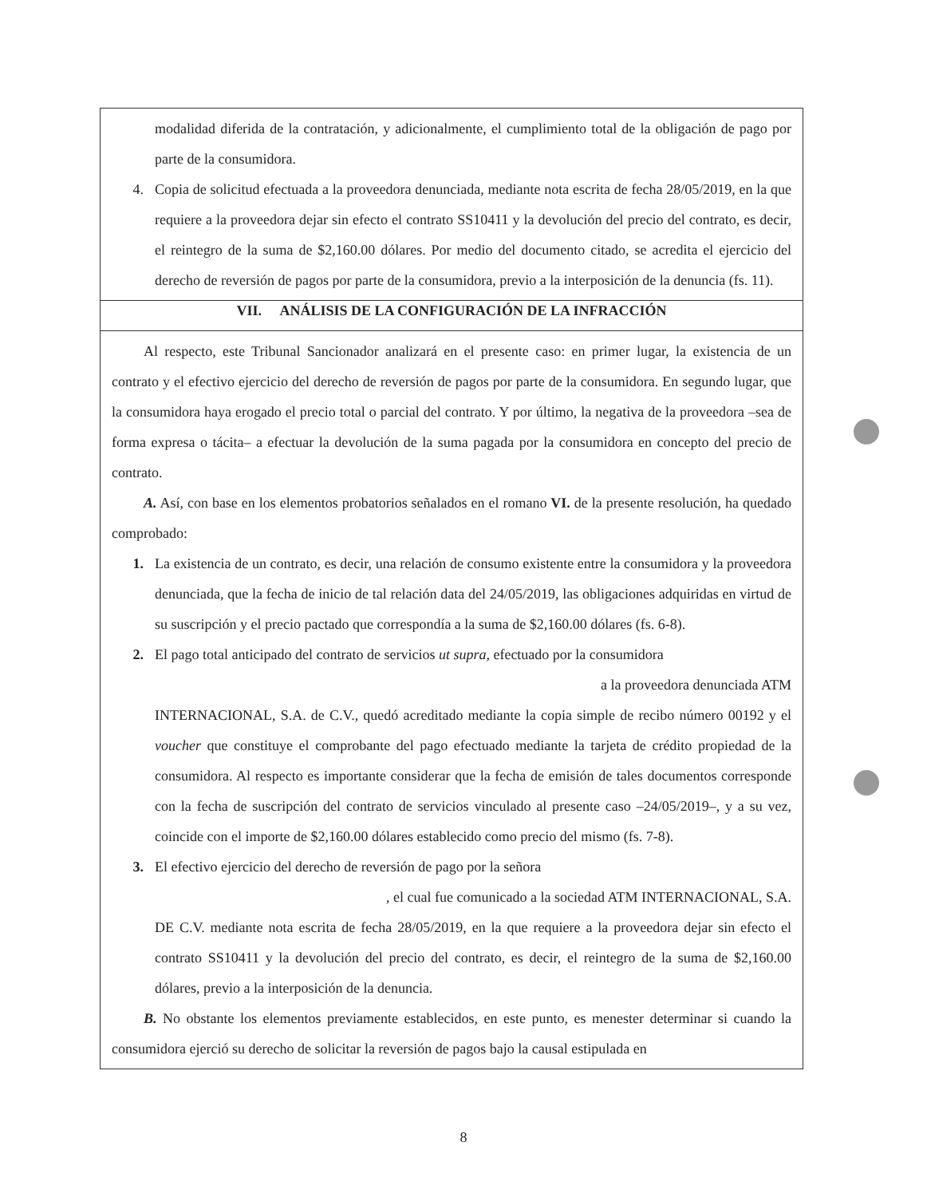modalidad diferida de la contratación, y adicionalmente, el cumplimiento total de la obligación de pago por parte de la consumidora.
4. Copia de solicitud efectuada a la proveedora denunciada, mediante nota escrita de fecha 28/05/2019, en la que requiere a la proveedora dejar sin efecto el contrato SS10411 y la devolución del precio del contrato, es decir, el reintegro de la suma de $2,160.00 dólares. Por medio del documento citado, se acredita el ejercicio del derecho de reversión de pagos por parte de la consumidora, previo a la interposición de la denuncia (fs. 11).
VII. ANÁLISIS DE LA CONFIGURACIÓN DE LA INFRACCIÓN
Al respecto, este Tribunal Sancionador analizará en el presente caso: en primer lugar, la existencia de un contrato y el efectivo ejercicio del derecho de reversión de pagos por parte de la consumidora. En segundo lugar, que la consumidora haya erogado el precio total o parcial del contrato. Y por último, la negativa de la proveedora –sea de forma expresa o tácita– a efectuar la devolución de la suma pagada por la consumidora en concepto del precio de contrato.
A. Así, con base en los elementos probatorios señalados en el romano VI. de la presente resolución, ha quedado comprobado:
1. La existencia de un contrato, es decir, una relación de consumo existente entre la consumidora y la proveedora denunciada, que la fecha de inicio de tal relación data del 24/05/2019, las obligaciones adquiridas en virtud de su suscripción y el precio pactado que correspondía a la suma de $2,160.00 dólares (fs. 6-8).
2. El pago total anticipado del contrato de servicios ut supra, efectuado por la consumidora
a la proveedora denunciada ATM
INTERNACIONAL, S.A. de C.V., quedó acreditado mediante la copia simple de recibo número 00192 y el voucher que constituye el comprobante del pago efectuado mediante la tarjeta de crédito propiedad de la consumidora. Al respecto es importante considerar que la fecha de emisión de tales documentos corresponde con la fecha de suscripción del contrato de servicios vinculado al presente caso –24/05/2019–, y a su vez, coincide con el importe de $2,160.00 dólares establecido como precio del mismo (fs. 7-8).
3. El efectivo ejercicio del derecho de reversión de pago por la señora
, el cual fue comunicado a la sociedad ATM INTERNACIONAL, S.A.
DE C.V. mediante nota escrita de fecha 28/05/2019, en la que requiere a la proveedora dejar sin efecto el contrato SS10411 y la devolución del precio del contrato, es decir, el reintegro de la suma de $2,160.00 dólares, previo a la interposición de la denuncia.
B. No obstante los elementos previamente establecidos, en este punto, es menester determinar si cuando la consumidora ejerció su derecho de solicitar la reversión de pagos bajo la causal estipulada en
8